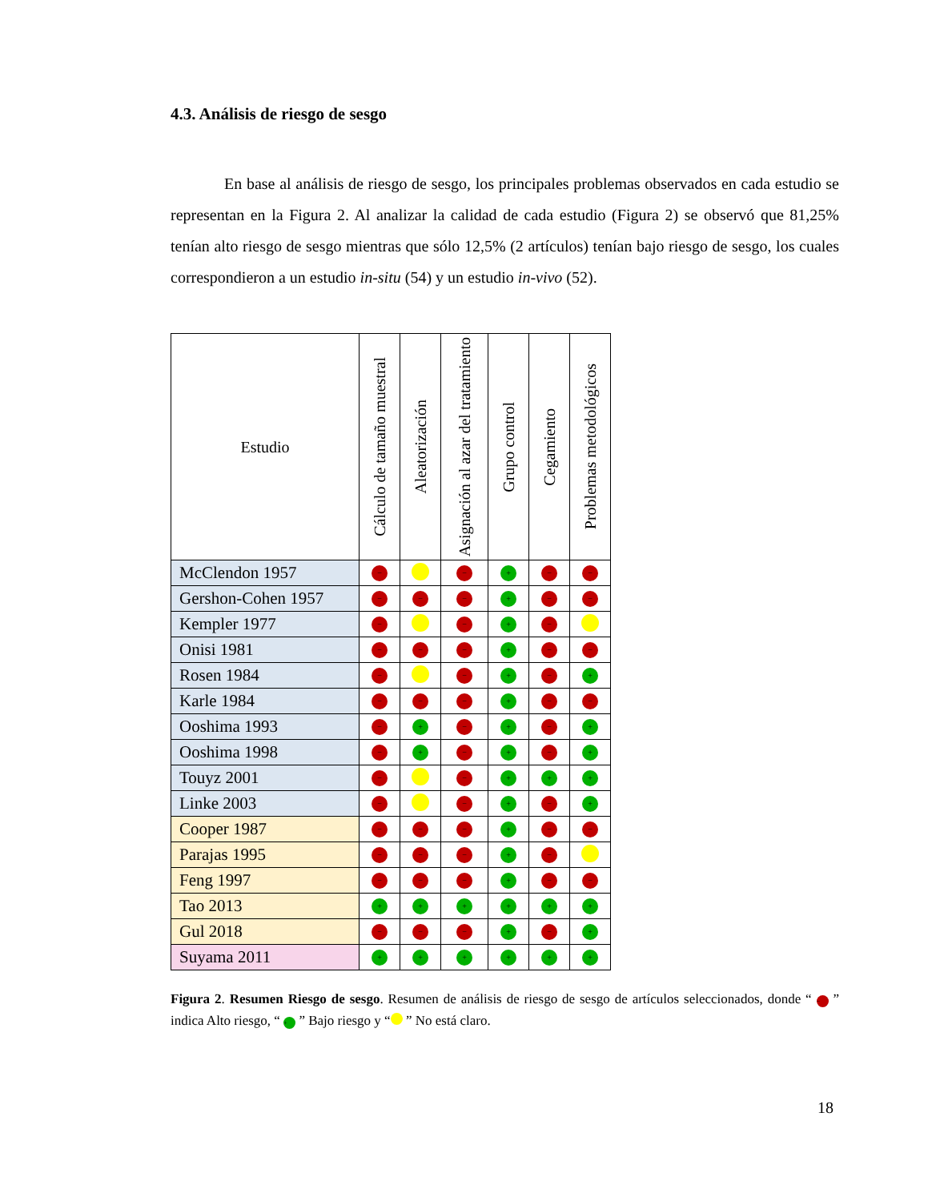4.3. Análisis de riesgo de sesgo
En base al análisis de riesgo de sesgo, los principales problemas observados en cada estudio se representan en la Figura 2. Al analizar la calidad de cada estudio (Figura 2) se observó que 81,25% tenían alto riesgo de sesgo mientras que sólo 12,5% (2 artículos) tenían bajo riesgo de sesgo, los cuales correspondieron a un estudio in-situ (54) y un estudio in-vivo (52).
| Estudio | Cálculo de tamaño muestral | Aleatorización | Asignación al azar del tratamiento | Grupo control | Cegamiento | Problemas metodológicos |
| --- | --- | --- | --- | --- | --- | --- |
| McClendon 1957 | − | | − | + | − | − |
| Gershon-Cohen 1957 | − | − | − | + | − | − |
| Kempler 1977 | − | | − | + | − | |
| Onisi 1981 | − | − | − | + | − | − |
| Rosen 1984 | − | | − | + | − | + |
| Karle 1984 | − | − | − | + | − | − |
| Ooshima 1993 | − | + | − | + | − | + |
| Ooshima 1998 | − | + | − | + | − | + |
| Touyz 2001 | − | | − | + | + | + |
| Linke 2003 | − | | − | + | − | + |
| Cooper 1987 | − | − | − | + | − | − |
| Parajas 1995 | − | − | − | + | − | |
| Feng 1997 | − | − | − | + | − | − |
| Tao 2013 | + | + | + | + | + | + |
| Gul 2018 | − | − | − | + | − | + |
| Suyama 2011 | + | + | + | + | + | + |
Figura 2. Resumen Riesgo de sesgo. Resumen de análisis de riesgo de sesgo de artículos seleccionados, donde “ − ” indica Alto riesgo, “ + ” Bajo riesgo y “ ” No está claro.
18